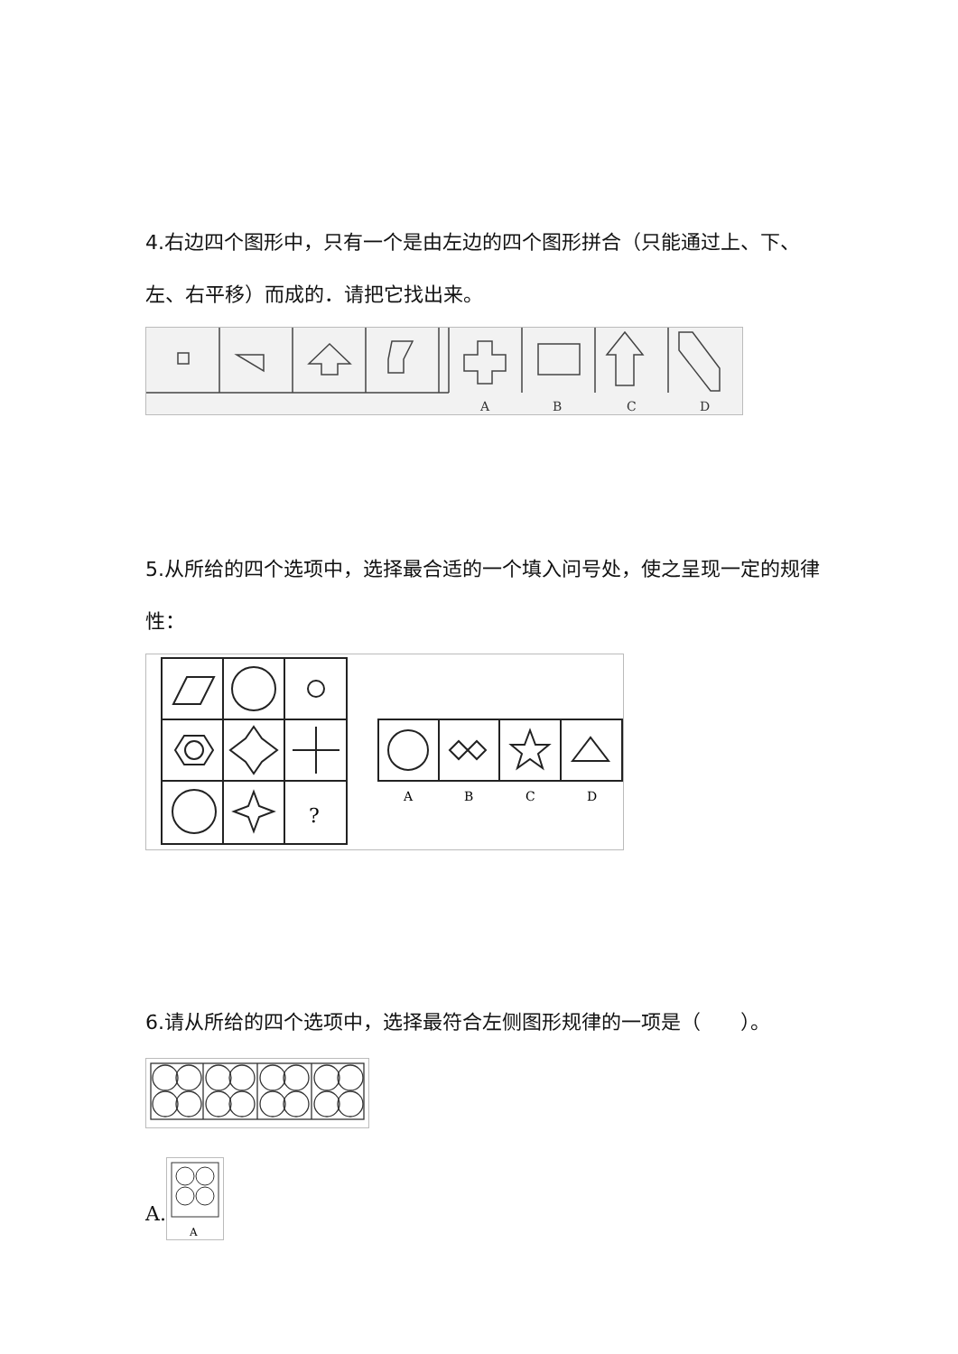4.右边四个图形中，只有一个是由左边的四个图形拼合（只能通过上、下、左、右平移）而成的．请把它找出来。
A
B
C
D
5.从所给的四个选项中，选择最合适的一个填入问号处，使之呈现一定的规律性：
?
A
B
C
D
6.请从所给的四个选项中，选择最符合左侧图形规律的一项是（　　）。
A.
A